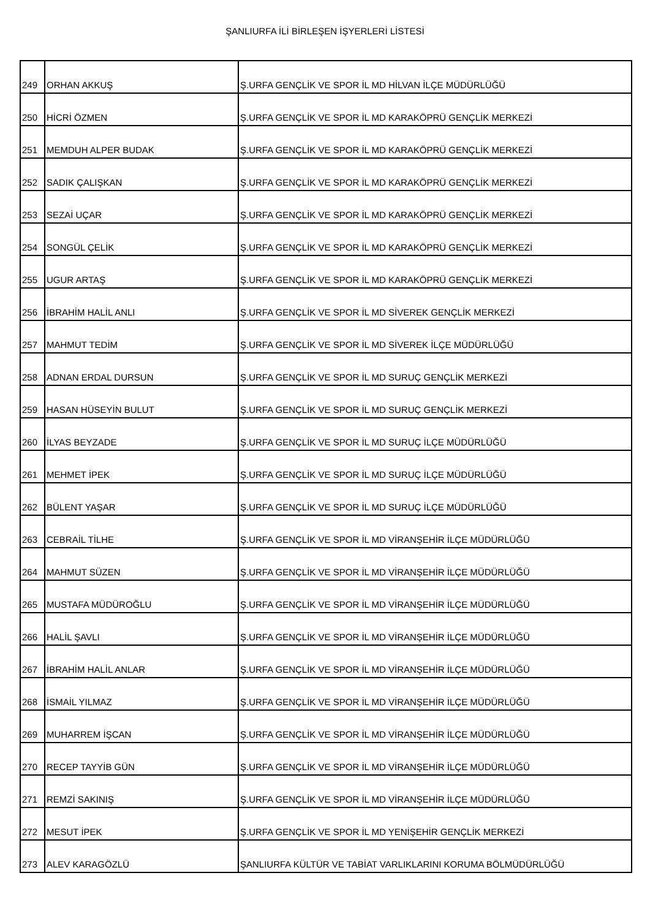ŞANLIURFA İLİ BİRLEŞEN İŞYERLERİ LİSTESİ
| 249 | ORHAN AKKUŞ | Ş.URFA GENÇLİK VE SPOR İL MD HİLVAN İLÇE MÜDÜRLÜĞÜ |
| 250 | HİCRİ ÖZMEN | Ş.URFA GENÇLİK VE SPOR İL MD KARAKÖPRÜ GENÇLİK MERKEZİ |
| 251 | MEMDUH ALPER BUDAK | Ş.URFA GENÇLİK VE SPOR İL MD KARAKÖPRÜ GENÇLİK MERKEZİ |
| 252 | SADIK ÇALIŞKAN | Ş.URFA GENÇLİK VE SPOR İL MD KARAKÖPRÜ GENÇLİK MERKEZİ |
| 253 | SEZAİ UÇAR | Ş.URFA GENÇLİK VE SPOR İL MD KARAKÖPRÜ GENÇLİK MERKEZİ |
| 254 | SONGÜL ÇELİK | Ş.URFA GENÇLİK VE SPOR İL MD KARAKÖPRÜ GENÇLİK MERKEZİ |
| 255 | UGUR ARTAŞ | Ş.URFA GENÇLİK VE SPOR İL MD KARAKÖPRÜ GENÇLİK MERKEZİ |
| 256 | İBRAHİM HALİL ANLI | Ş.URFA GENÇLİK VE SPOR İL MD SİVEREK GENÇLİK MERKEZİ |
| 257 | MAHMUT TEDİM | Ş.URFA GENÇLİK VE SPOR İL MD SİVEREK İLÇE MÜDÜRLÜĞÜ |
| 258 | ADNAN ERDAL DURSUN | Ş.URFA GENÇLİK VE SPOR İL MD SURUÇ GENÇLİK MERKEZİ |
| 259 | HASAN HÜSEYİN BULUT | Ş.URFA GENÇLİK VE SPOR İL MD SURUÇ GENÇLİK MERKEZİ |
| 260 | İLYAS BEYZADE | Ş.URFA GENÇLİK VE SPOR İL MD SURUÇ İLÇE MÜDÜRLÜĞÜ |
| 261 | MEHMET İPEK | Ş.URFA GENÇLİK VE SPOR İL MD SURUÇ İLÇE MÜDÜRLÜĞÜ |
| 262 | BÜLENT YAŞAR | Ş.URFA GENÇLİK VE SPOR İL MD SURUÇ İLÇE MÜDÜRLÜĞÜ |
| 263 | CEBRAİL TİLHE | Ş.URFA GENÇLİK VE SPOR İL MD VİRANŞEHİR İLÇE MÜDÜRLÜĞÜ |
| 264 | MAHMUT SÜZEN | Ş.URFA GENÇLİK VE SPOR İL MD VİRANŞEHİR İLÇE MÜDÜRLÜĞÜ |
| 265 | MUSTAFA MÜDÜROĞLU | Ş.URFA GENÇLİK VE SPOR İL MD VİRANŞEHİR İLÇE MÜDÜRLÜĞÜ |
| 266 | HALİL ŞAVLI | Ş.URFA GENÇLİK VE SPOR İL MD VİRANŞEHİR İLÇE MÜDÜRLÜĞÜ |
| 267 | İBRAHİM HALİL ANLAR | Ş.URFA GENÇLİK VE SPOR İL MD VİRANŞEHİR İLÇE MÜDÜRLÜĞÜ |
| 268 | İSMAİL YILMAZ | Ş.URFA GENÇLİK VE SPOR İL MD VİRANŞEHİR İLÇE MÜDÜRLÜĞÜ |
| 269 | MUHARREM İŞCAN | Ş.URFA GENÇLİK VE SPOR İL MD VİRANŞEHİR İLÇE MÜDÜRLÜĞÜ |
| 270 | RECEP TAYYİB GÜN | Ş.URFA GENÇLİK VE SPOR İL MD VİRANŞEHİR İLÇE MÜDÜRLÜĞÜ |
| 271 | REMZİ SAKINIŞ | Ş.URFA GENÇLİK VE SPOR İL MD VİRANŞEHİR İLÇE MÜDÜRLÜĞÜ |
| 272 | MESUT İPEK | Ş.URFA GENÇLİK VE SPOR İL MD YENİŞEHİR GENÇLİK MERKEZİ |
| 273 | ALEV KARAGÖZLÜ | ŞANLIURFA KÜLTÜR VE TABİAT VARLIKLARINI KORUMA BÖLMÜDÜRLÜĞÜ |